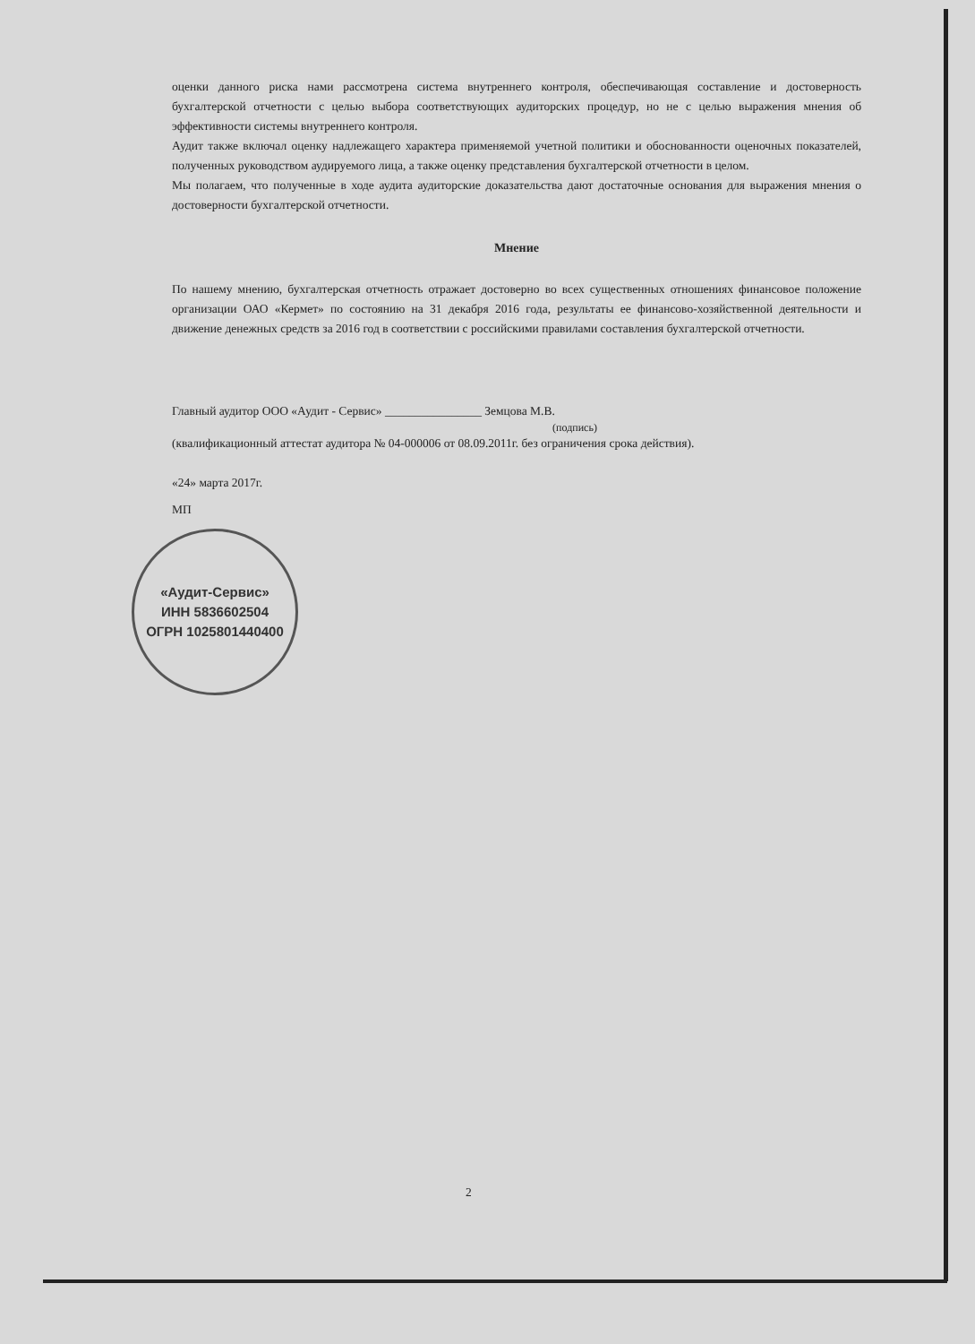оценки данного риска нами рассмотрена система внутреннего контроля, обеспечивающая составление и достоверность бухгалтерской отчетности с целью выбора соответствующих аудиторских процедур, но не с целью выражения мнения об эффективности системы внутреннего контроля.
Аудит также включал оценку надлежащего характера применяемой учетной политики и обоснованности оценочных показателей, полученных руководством аудируемого лица, а также оценку представления бухгалтерской отчетности в целом.
Мы полагаем, что полученные в ходе аудита аудиторские доказательства дают достаточные основания для выражения мнения о достоверности бухгалтерской отчетности.
Мнение
По нашему мнению, бухгалтерская отчетность отражает достоверно во всех существенных отношениях финансовое положение организации ОАО «Кермет» по состоянию на 31 декабря 2016 года, результаты ее финансово-хозяйственной деятельности и движение денежных средств за 2016 год в соответствии с российскими правилами составления бухгалтерской отчетности.
Главный аудитор ООО «Аудит - Сервис» ________________ Земцова М.В.
(подпись)
(квалификационный аттестат аудитора № 04-000006 от 08.09.2011г. без ограничения срока действия).
«24» марта 2017г.
МП
«Аудит-Сервис»
ИНН 5836602504
ОГРН 1025801440400
2